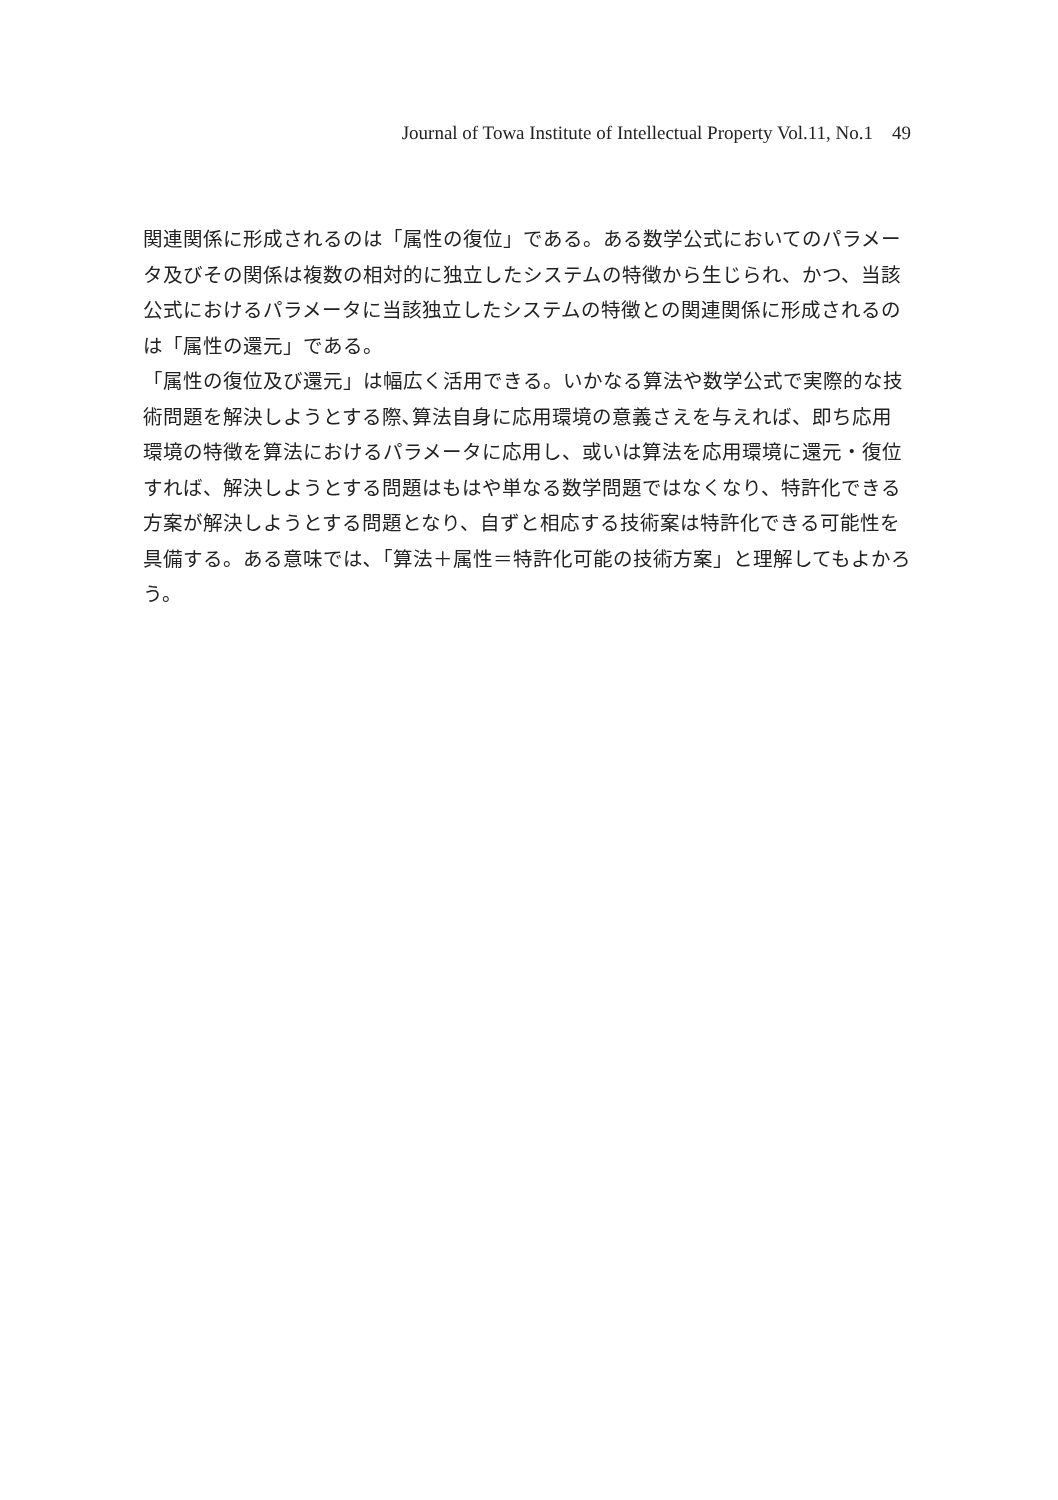Journal of Towa Institute of Intellectual Property Vol.11, No.1 49
関連関係に形成されるのは「属性の復位」である。ある数学公式においてのパラメータ及びその関係は複数の相対的に独立したシステムの特徴から生じられ、かつ、当該公式におけるパラメータに当該独立したシステムの特徴との関連関係に形成されるのは「属性の還元」である。
「属性の復位及び還元」は幅広く活用できる。いかなる算法や数学公式で実際的な技術問題を解決しようとする際､算法自身に応用環境の意義さえを与えれば、即ち応用環境の特徴を算法におけるパラメータに応用し、或いは算法を応用環境に還元・復位すれば、解決しようとする問題はもはや単なる数学問題ではなくなり、特許化できる方案が解決しようとする問題となり、自ずと相応する技術案は特許化できる可能性を具備する。ある意味では､「算法＋属性＝特許化可能の技術方案」と理解してもよかろう。